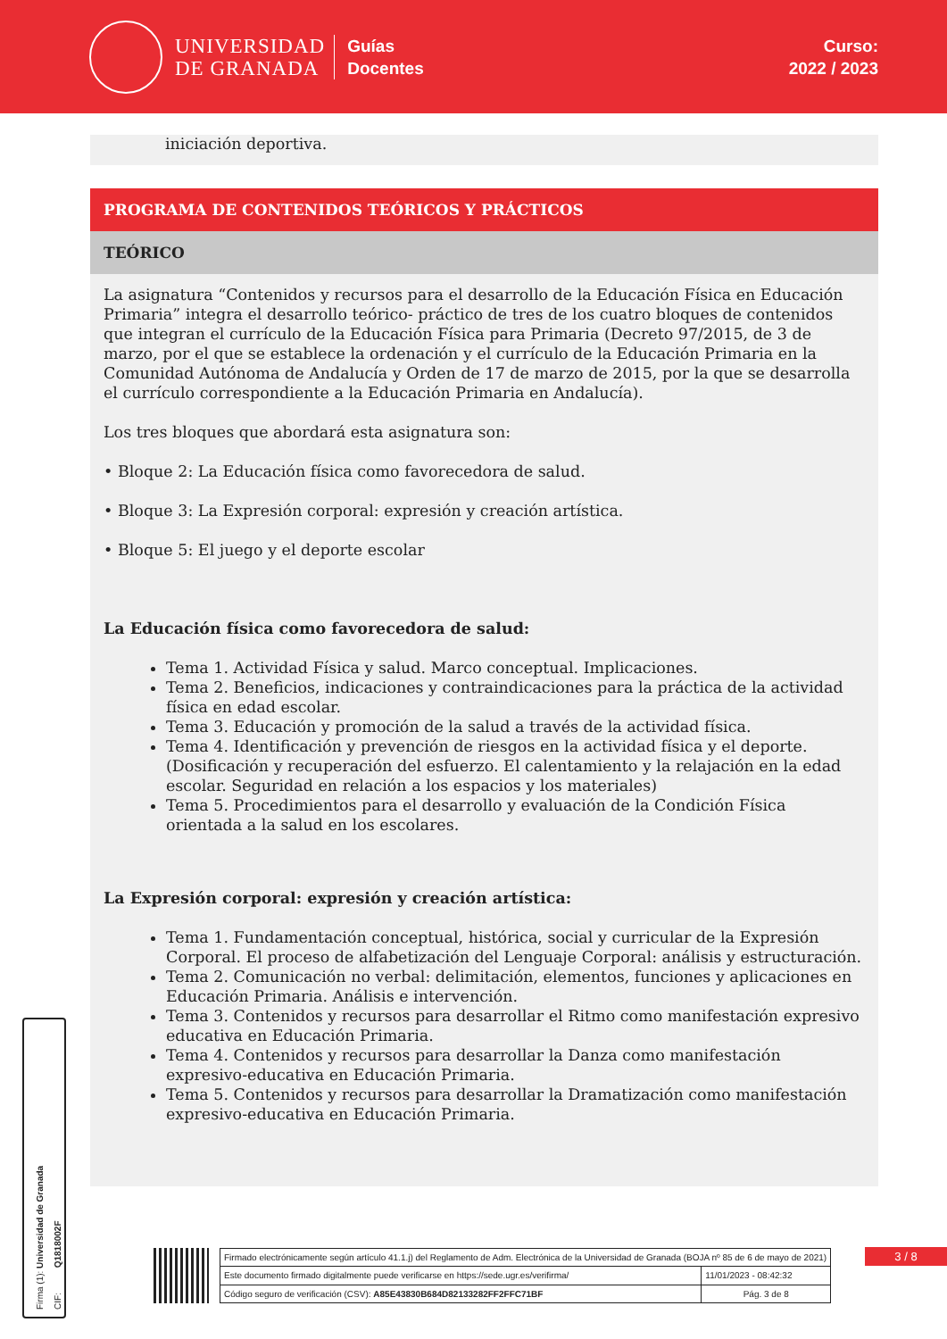UNIVERSIDAD
DE GRANADA
Guías
Docentes
Curso:
2022 / 2023
iniciación deportiva.
PROGRAMA DE CONTENIDOS TEÓRICOS Y PRÁCTICOS
TEÓRICO
La asignatura “Contenidos y recursos para el desarrollo de la Educación Física en Educación Primaria” integra el desarrollo teórico- práctico de tres de los cuatro bloques de contenidos que integran el currículo de la Educación Física para Primaria (Decreto 97/2015, de 3 de marzo, por el que se establece la ordenación y el currículo de la Educación Primaria en la Comunidad Autónoma de Andalucía y Orden de 17 de marzo de 2015, por la que se desarrolla el currículo correspondiente a la Educación Primaria en Andalucía).
Los tres bloques que abordará esta asignatura son:
• Bloque 2: La Educación física como favorecedora de salud.
• Bloque 3: La Expresión corporal: expresión y creación artística.
• Bloque 5: El juego y el deporte escolar
La Educación física como favorecedora de salud:
Tema 1. Actividad Física y salud. Marco conceptual. Implicaciones.
Tema 2. Beneficios, indicaciones y contraindicaciones para la práctica de la actividad física en edad escolar.
Tema 3. Educación y promoción de la salud a través de la actividad física.
Tema 4. Identificación y prevención de riesgos en la actividad física y el deporte. (Dosificación y recuperación del esfuerzo. El calentamiento y la relajación en la edad escolar. Seguridad en relación a los espacios y los materiales)
Tema 5. Procedimientos para el desarrollo y evaluación de la Condición Física orientada a la salud en los escolares.
La Expresión corporal: expresión y creación artística:
Tema 1. Fundamentación conceptual, histórica, social y curricular de la Expresión Corporal. El proceso de alfabetización del Lenguaje Corporal: análisis y estructuración.
Tema 2. Comunicación no verbal: delimitación, elementos, funciones y aplicaciones en Educación Primaria. Análisis e intervención.
Tema 3. Contenidos y recursos para desarrollar el Ritmo como manifestación expresivo educativa en Educación Primaria.
Tema 4. Contenidos y recursos para desarrollar la Danza como manifestación expresivo-educativa en Educación Primaria.
Tema 5. Contenidos y recursos para desarrollar la Dramatización como manifestación expresivo-educativa en Educación Primaria.
Firma (1): Universidad de Granada
CIF: Q1818002F
3 / 8
| Firmado electrónicamente según artículo 41.1.j) del Reglamento de Adm. Electrónica de la Universidad de Granada (BOJA nº 85 de 6 de mayo de 2021) | |
| Este documento firmado digitalmente puede verificarse en https://sede.ugr.es/verifirma/ | 11/01/2023 - 08:42:32 |
| Código seguro de verificación (CSV): A85E43830B684D82133282FF2FFC71BF | Pág. 3 de 8 |